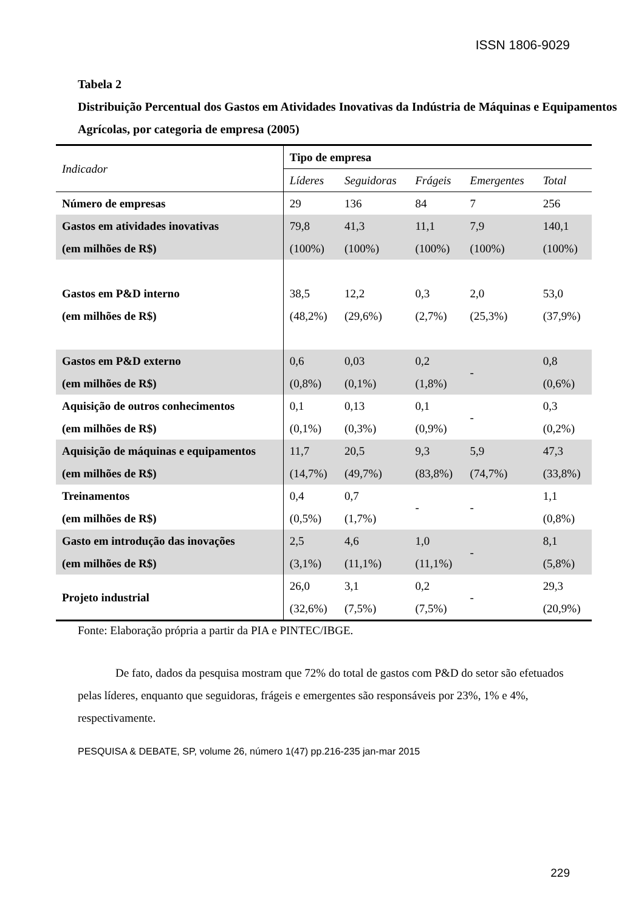ISSN 1806-9029
Tabela 2
Distribuição Percentual dos Gastos em Atividades Inovativas da Indústria de Máquinas e Equipamentos Agrícolas, por categoria de empresa (2005)
| Indicador | Tipo de empresa | | | | |
| --- | --- | --- | --- | --- | --- |
| | Líderes | Seguidoras | Frágeis | Emergentes | Total |
| Número de empresas | 29 | 136 | 84 | 7 | 256 |
| Gastos em atividades inovativas (em milhões de R$) | 79,8 (100%) | 41,3 (100%) | 11,1 (100%) | 7,9 (100%) | 140,1 (100%) |
| Gastos em P&D interno (em milhões de R$) | 38,5 (48,2%) | 12,2 (29,6%) | 0,3 (2,7%) | 2,0 (25,3%) | 53,0 (37,9%) |
| Gastos em P&D externo (em milhões de R$) | 0,6 (0,8%) | 0,03 (0,1%) | 0,2 (1,8%) | - | 0,8 (0,6%) |
| Aquisição de outros conhecimentos (em milhões de R$) | 0,1 (0,1%) | 0,13 (0,3%) | 0,1 (0,9%) | - | 0,3 (0,2%) |
| Aquisição de máquinas e equipamentos (em milhões de R$) | 11,7 (14,7%) | 20,5 (49,7%) | 9,3 (83,8%) | 5,9 (74,7%) | 47,3 (33,8%) |
| Treinamentos (em milhões de R$) | 0,4 (0,5%) | 0,7 (1,7%) | - | - | 1,1 (0,8%) |
| Gasto em introdução das inovações (em milhões de R$) | 2,5 (3,1%) | 4,6 (11,1%) | 1,0 (11,1%) | - | 8,1 (5,8%) |
| Projeto industrial | 26,0 (32,6%) | 3,1 (7,5%) | 0,2 (7,5%) | - | 29,3 (20,9%) |
Fonte: Elaboração própria a partir da PIA e PINTEC/IBGE.
De fato, dados da pesquisa mostram que 72% do total de gastos com P&D do setor são efetuados pelas líderes, enquanto que seguidoras, frágeis e emergentes são responsáveis por 23%, 1% e 4%, respectivamente.
PESQUISA & DEBATE, SP, volume 26, número 1(47) pp.216-235 jan-mar 2015
229